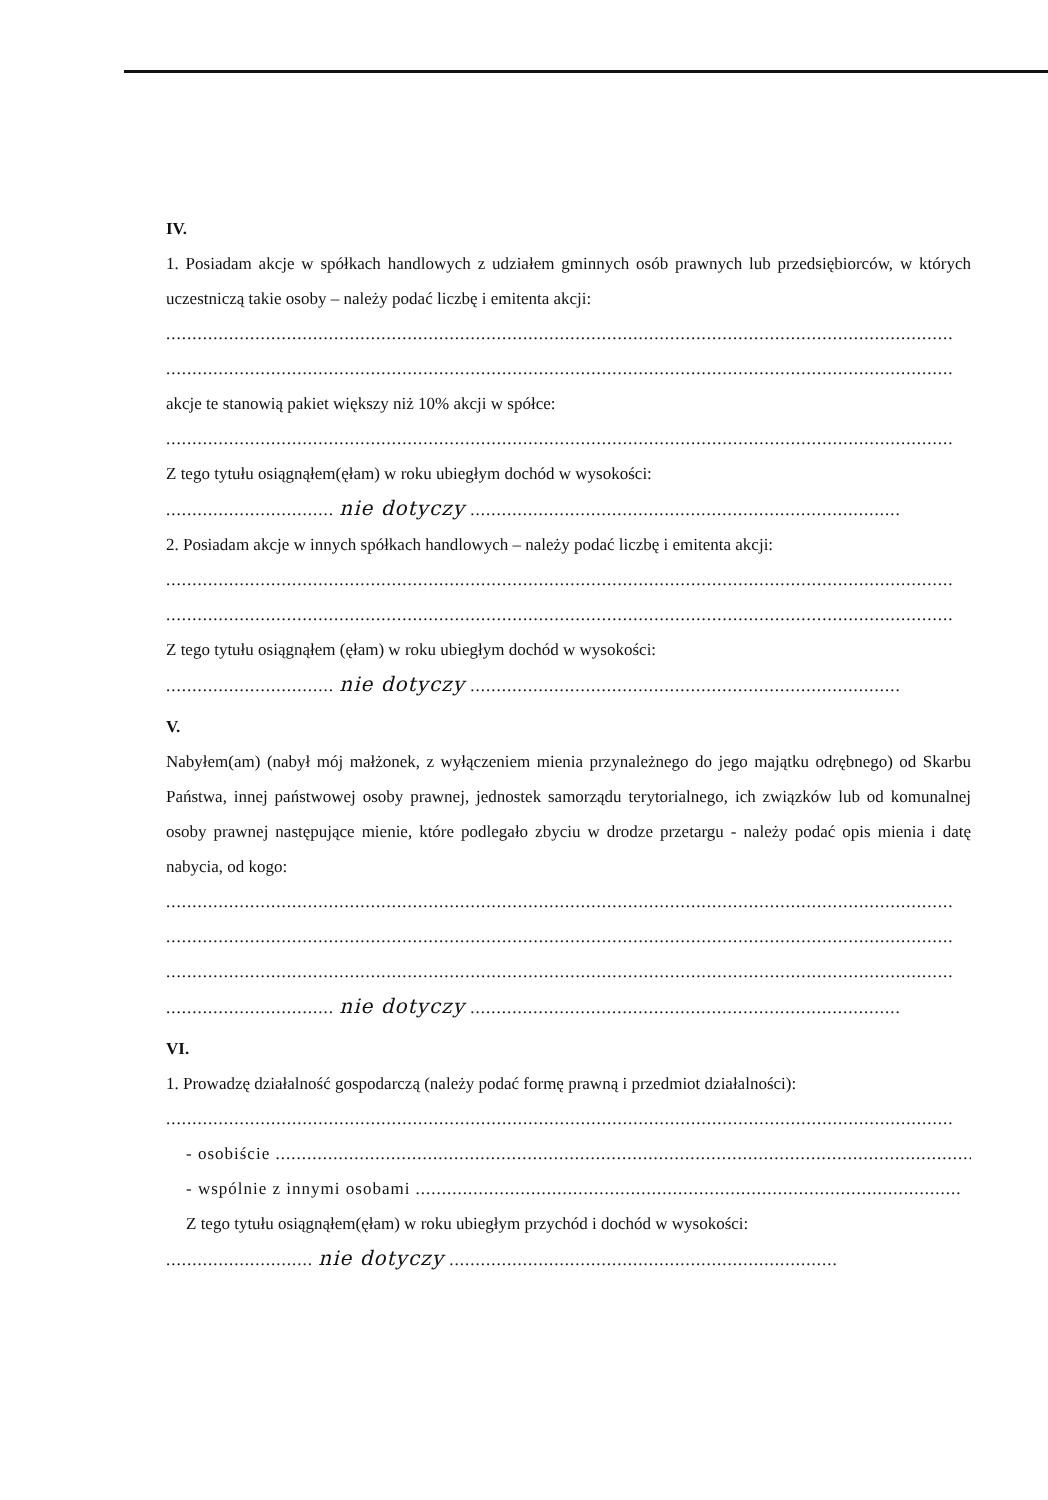IV.
1. Posiadam akcje w spółkach handlowych z udziałem gminnych osób prawnych lub przedsiębiorców, w których uczestniczą takie osoby – należy podać liczbę i emitenta akcji:
......................................................................................................................................................
......................................................................................................................................................
akcje te stanowią pakiet większy niż 10% akcji w spółce:
......................................................................................................................................................
Z tego tytułu osiągnąłem(ęłam) w roku ubiegłym dochód w wysokości:
................................ nie dotyczy ..................................................................................
2. Posiadam akcje w innych spółkach handlowych – należy podać liczbę i emitenta akcji:
......................................................................................................................................................
......................................................................................................................................................
Z tego tytułu osiągnąłem (ęłam) w roku ubiegłym dochód w wysokości:
................................ nie dotyczy ..................................................................................
V.
Nabyłem(am) (nabył mój małżonek, z wyłączeniem mienia przynależnego do jego majątku odrębnego) od Skarbu Państwa, innej państwowej osoby prawnej, jednostek samorządu terytorialnego, ich związków lub od komunalnej osoby prawnej następujące mienie, które podlegało zbyciu w drodze przetargu - należy podać opis mienia i datę nabycia, od kogo:
......................................................................................................................................................
......................................................................................................................................................
......................................................................................................................................................
................................ nie dotyczy ..................................................................................
VI.
1. Prowadzę działalność gospodarczą (należy podać formę prawną i przedmiot działalności):
......................................................................................................................................................
- osobiście ......................................................................................................................................
- wspólnie z innymi osobami ........................................................................................................
Z tego tytułu osiągnąłem(ęłam) w roku ubiegłym przychód i dochód w wysokości:
............................ nie dotyczy ..........................................................................